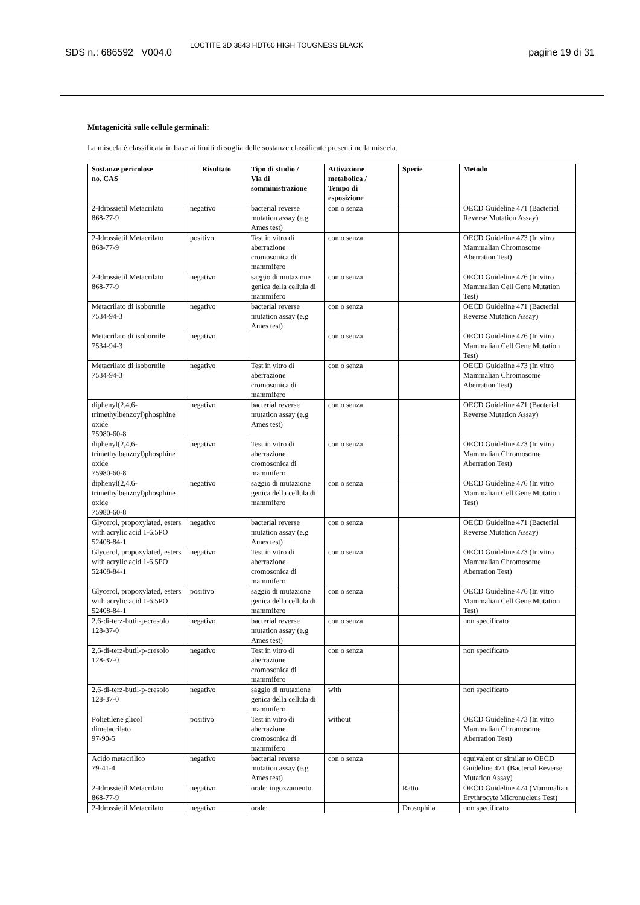SDS n.: 686592 V004.0
LOCTITE 3D 3843 HDT60 HIGH TOUGNESS BLACK
pagine 19 di 31
Mutagenicità sulle cellule germinali:
La miscela è classificata in base ai limiti di soglia delle sostanze classificate presenti nella miscela.
| Sostanze pericolose no. CAS | Risultato | Tipo di studio / Via di somministrazione | Attivazione metabolica / Tempo di esposizione | Specie | Metodo |
| --- | --- | --- | --- | --- | --- |
| 2-Idrossietil Metacrilato 868-77-9 | negativo | bacterial reverse mutation assay (e.g Ames test) | con o senza | | OECD Guideline 471 (Bacterial Reverse Mutation Assay) |
| 2-Idrossietil Metacrilato 868-77-9 | positivo | Test in vitro di aberrazione cromosonica di mammifero | con o senza | | OECD Guideline 473 (In vitro Mammalian Chromosome Aberration Test) |
| 2-Idrossietil Metacrilato 868-77-9 | negativo | saggio di mutazione genica della cellula di mammifero | con o senza | | OECD Guideline 476 (In vitro Mammalian Cell Gene Mutation Test) |
| Metacrilato di isobornile 7534-94-3 | negativo | bacterial reverse mutation assay (e.g Ames test) | con o senza | | OECD Guideline 471 (Bacterial Reverse Mutation Assay) |
| Metacrilato di isobornile 7534-94-3 | negativo | | con o senza | | OECD Guideline 476 (In vitro Mammalian Cell Gene Mutation Test) |
| Metacrilato di isobornile 7534-94-3 | negativo | Test in vitro di aberrazione cromosonica di mammifero | con o senza | | OECD Guideline 473 (In vitro Mammalian Chromosome Aberration Test) |
| diphenyl(2,4,6-trimethylbenzoyl)phosphine oxide 75980-60-8 | negativo | bacterial reverse mutation assay (e.g Ames test) | con o senza | | OECD Guideline 471 (Bacterial Reverse Mutation Assay) |
| diphenyl(2,4,6-trimethylbenzoyl)phosphine oxide 75980-60-8 | negativo | Test in vitro di aberrazione cromosonica di mammifero | con o senza | | OECD Guideline 473 (In vitro Mammalian Chromosome Aberration Test) |
| diphenyl(2,4,6-trimethylbenzoyl)phosphine oxide 75980-60-8 | negativo | saggio di mutazione genica della cellula di mammifero | con o senza | | OECD Guideline 476 (In vitro Mammalian Cell Gene Mutation Test) |
| Glycerol, propoxylated, esters with acrylic acid 1-6.5PO 52408-84-1 | negativo | bacterial reverse mutation assay (e.g Ames test) | con o senza | | OECD Guideline 471 (Bacterial Reverse Mutation Assay) |
| Glycerol, propoxylated, esters with acrylic acid 1-6.5PO 52408-84-1 | negativo | Test in vitro di aberrazione cromosonica di mammifero | con o senza | | OECD Guideline 473 (In vitro Mammalian Chromosome Aberration Test) |
| Glycerol, propoxylated, esters with acrylic acid 1-6.5PO 52408-84-1 | positivo | saggio di mutazione genica della cellula di mammifero | con o senza | | OECD Guideline 476 (In vitro Mammalian Cell Gene Mutation Test) |
| 2,6-di-terz-butil-p-cresolo 128-37-0 | negativo | bacterial reverse mutation assay (e.g Ames test) | con o senza | | non specificato |
| 2,6-di-terz-butil-p-cresolo 128-37-0 | negativo | Test in vitro di aberrazione cromosonica di mammifero | con o senza | | non specificato |
| 2,6-di-terz-butil-p-cresolo 128-37-0 | negativo | saggio di mutazione genica della cellula di mammifero | with | | non specificato |
| Polietilene glicol dimetacrilato 97-90-5 | positivo | Test in vitro di aberrazione cromosonica di mammifero | without | | OECD Guideline 473 (In vitro Mammalian Chromosome Aberration Test) |
| Acido metacrilico 79-41-4 | negativo | bacterial reverse mutation assay (e.g Ames test) | con o senza | | equivalent or similar to OECD Guideline 471 (Bacterial Reverse Mutation Assay) |
| 2-Idrossietil Metacrilato 868-77-9 | negativo | orale: ingozzamento | | Ratto | OECD Guideline 474 (Mammalian Erythrocyte Micronucleus Test) |
| 2-Idrossietil Metacrilato | negativo | orale: | | Drosophila | non specificato |